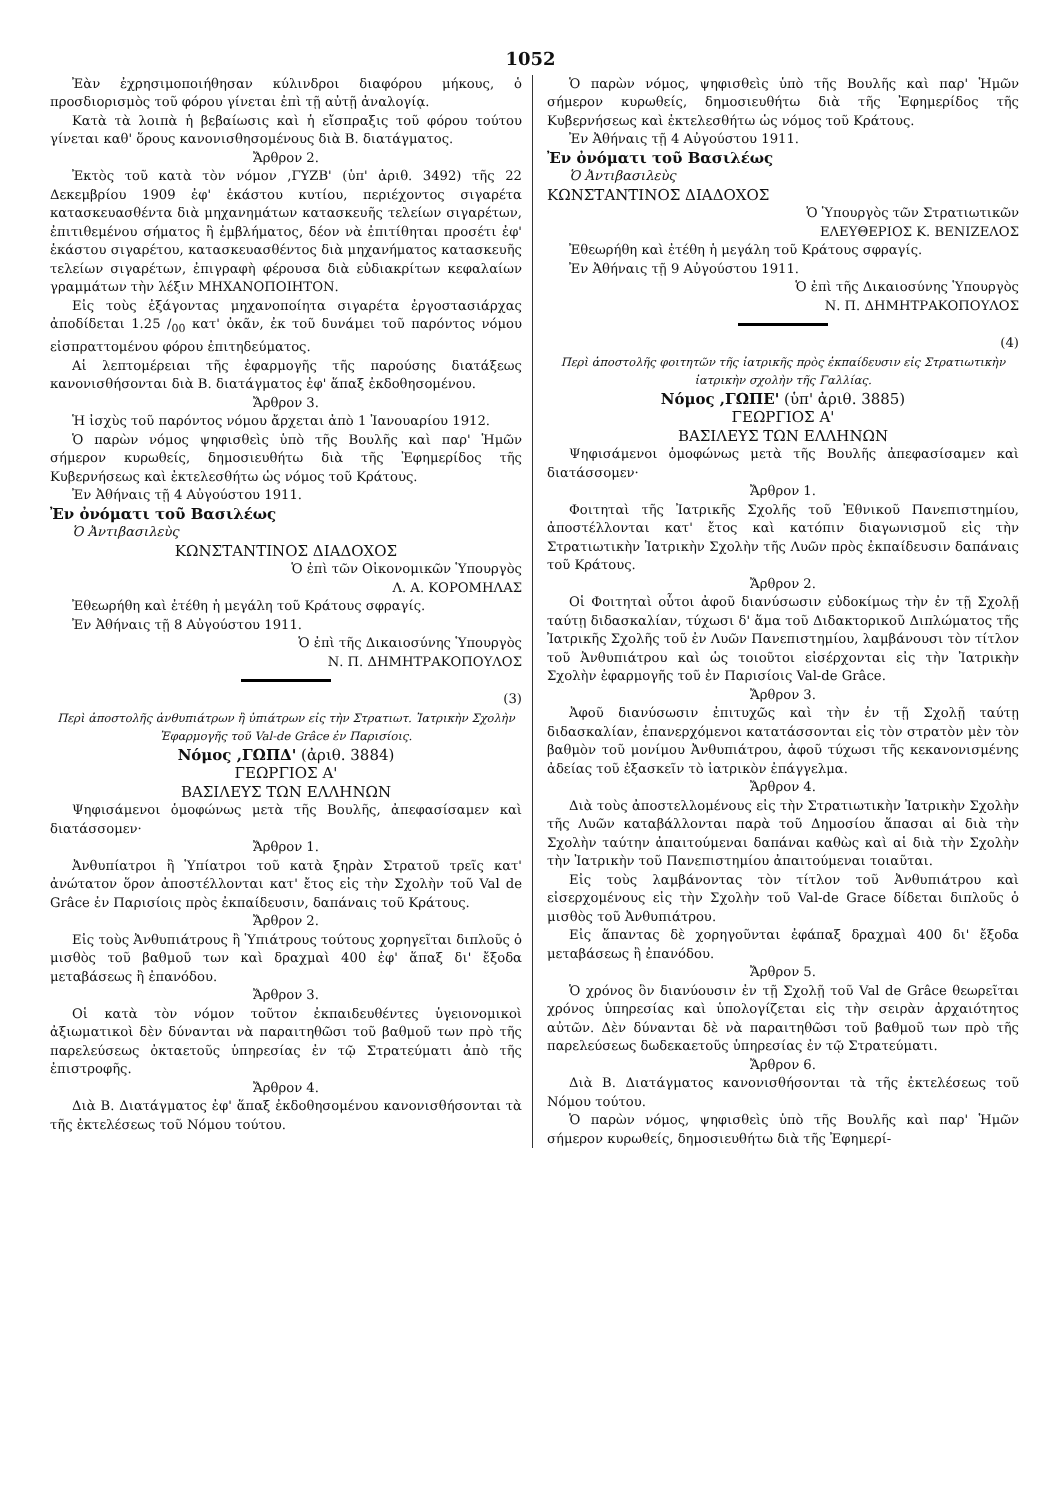1052
Ἐὰν ἐχρησιμοποιήθησαν κύλινδροι διαφόρου μήκους, ὁ προσδιορισμὸς τοῦ φόρου γίνεται ἐπὶ τῇ αὐτῇ ἀναλογίᾳ.
Κατὰ τὰ λοιπὰ ἡ βεβαίωσις καὶ ἡ εἴσπραξις τοῦ φόρου τούτου γίνεται καθ' ὅρους κανονισθησομένους διὰ Β. διατάγματος.
Ἄρθρον 2.
Ἐκτὸς τοῦ κατὰ τὸν νόμον ,ΓΥΖΒ' (ὑπ' ἀριθ. 3492) τῆς 22 Δεκεμβρίου 1909 ἐφ' ἑκάστου κυτίου, περιέχοντος σιγαρέτα κατασκευασθέντα διὰ μηχανημάτων κατασκευῆς τελείων σιγαρέτων, ἐπιτιθεμένου σήματος ἢ ἐμβλήματος, δέον νὰ ἐπιτίθηται προσέτι ἐφ' ἑκάστου σιγαρέτου, κατασκευασθέντος διὰ μηχανήματος κατασκευῆς τελείων σιγαρέτων, ἐπιγραφὴ φέρουσα διὰ εὐδιακρίτων κεφαλαίων γραμμάτων τὴν λέξιν ΜΗΧΑΝΟΠΟΙΗΤΟΝ.
Εἰς τοὺς ἐξάγοντας μηχανοποίητα σιγαρέτα ἐργοστασιάρχας ἀποδίδεται 1.25 /<sub>00</sub> κατ' ὀκᾶν, ἐκ τοῦ δυνάμει τοῦ παρόντος νόμου εἰσπραττομένου φόρου ἐπιτηδεύματος.
Αἱ λεπτομέρειαι τῆς ἐφαρμογῆς τῆς παρούσης διατάξεως κανονισθήσονται διὰ Β. διατάγματος ἐφ' ἅπαξ ἐκδοθησομένου.
Ἄρθρον 3.
Ἡ ἰσχὺς τοῦ παρόντος νόμου ἄρχεται ἀπὸ 1 Ἰανουαρίου 1912.
Ὁ παρὼν νόμος ψηφισθεὶς ὑπὸ τῆς Βουλῆς καὶ παρ' Ἡμῶν σήμερον κυρωθείς, δημοσιευθήτω διὰ τῆς Ἐφημερίδος τῆς Κυβερνήσεως καὶ ἐκτελεσθήτω ὡς νόμος τοῦ Κράτους.
Ἐν Ἀθήναις τῇ 4 Αὐγούστου 1911.
Ἐν ὀνόματι τοῦ Βασιλέως
Ὁ Ἀντιβασιλεὺς
ΚΩΝΣΤΑΝΤΙΝΟΣ ΔΙΑΔΟΧΟΣ
Ὁ ἐπὶ τῶν Οἰκονομικῶν Ὑπουργὸς
Λ. Α. ΚΟΡΟΜΗΛΑΣ
Ἐθεωρήθη καὶ ἐτέθη ἡ μεγάλη τοῦ Κράτους σφραγίς.
Ἐν Ἀθήναις τῇ 8 Αὐγούστου 1911.
Ὁ ἐπὶ τῆς Δικαιοσύνης Ὑπουργὸς
Ν. Π. ΔΗΜΗΤΡΑΚΟΠΟΥΛΟΣ
(3)
Περὶ ἀποστολῆς ἀνθυπιάτρων ἢ ὑπιάτρων εἰς τὴν Στρατιωτ. Ἰατρικὴν Σχολὴν Ἐφαρμογῆς τοῦ Val-de Grâce ἐν Παρισίοις.
Νόμος ,ΓΩΠΔ' (ἀριθ. 3884)
ΓΕΩΡΓΙΟΣ Α'
ΒΑΣΙΛΕΥΣ ΤΩΝ ΕΛΛΗΝΩΝ
Ψηφισάμενοι ὁμοφώνως μετὰ τῆς Βουλῆς, ἀπεφασίσαμεν καὶ διατάσσομεν·
Ἄρθρον 1.
Ἀνθυπίατροι ἢ Ὑπίατροι τοῦ κατὰ ξηρὰν Στρατοῦ τρεῖς κατ' ἀνώτατον ὅρον ἀποστέλλονται κατ' ἔτος εἰς τὴν Σχολὴν τοῦ Val de Grâce ἐν Παρισίοις πρὸς ἐκπαίδευσιν, δαπάναις τοῦ Κράτους.
Ἄρθρον 2.
Εἰς τοὺς Ἀνθυπιάτρους ἢ Ὑπιάτρους τούτους χορηγεῖται διπλοῦς ὁ μισθὸς τοῦ βαθμοῦ των καὶ δραχμαὶ 400 ἐφ' ἅπαξ δι' ἔξοδα μεταβάσεως ἢ ἐπανόδου.
Ἄρθρον 3.
Οἱ κατὰ τὸν νόμον τοῦτον ἐκπαιδευθέντες ὑγειονομικοὶ ἀξιωματικοὶ δὲν δύνανται νὰ παραιτηθῶσι τοῦ βαθμοῦ των πρὸ τῆς παρελεύσεως ὀκταετοῦς ὑπηρεσίας ἐν τῷ Στρατεύματι ἀπὸ τῆς ἐπιστροφῆς.
Ἄρθρον 4.
Διὰ Β. Διατάγματος ἐφ' ἅπαξ ἐκδοθησομένου κανονισθήσονται τὰ τῆς ἐκτελέσεως τοῦ Νόμου τούτου.
Ὁ παρὼν νόμος, ψηφισθεὶς ὑπὸ τῆς Βουλῆς καὶ παρ' Ἡμῶν σήμερον κυρωθείς, δημοσιευθήτω διὰ τῆς Ἐφημερίδος τῆς Κυβερνήσεως καὶ ἐκτελεσθήτω ὡς νόμος τοῦ Κράτους.
Ἐν Ἀθήναις τῇ 4 Αὐγούστου 1911.
Ἐν ὀνόματι τοῦ Βασιλέως
Ὁ Ἀντιβασιλεὺς
ΚΩΝΣΤΑΝΤΙΝΟΣ ΔΙΑΔΟΧΟΣ
Ὁ Ὑπουργὸς τῶν Στρατιωτικῶν
ΕΛΕΥΘΕΡΙΟΣ Κ. ΒΕΝΙΖΕΛΟΣ
Ἐθεωρήθη καὶ ἐτέθη ἡ μεγάλη τοῦ Κράτους σφραγίς.
Ἐν Ἀθήναις τῇ 9 Αὐγούστου 1911.
Ὁ ἐπὶ τῆς Δικαιοσύνης Ὑπουργὸς
Ν. Π. ΔΗΜΗΤΡΑΚΟΠΟΥΛΟΣ
(4)
Περὶ ἀποστολῆς φοιτητῶν τῆς ἰατρικῆς πρὸς ἐκπαίδευσιν εἰς Στρατιωτικὴν ἰατρικὴν σχολὴν τῆς Γαλλίας.
Νόμος ,ΓΩΠΕ' (ὑπ' ἀριθ. 3885)
ΓΕΩΡΓΙΟΣ Α'
ΒΑΣΙΛΕΥΣ ΤΩΝ ΕΛΛΗΝΩΝ
Ψηφισάμενοι ὁμοφώνως μετὰ τῆς Βουλῆς ἀπεφασίσαμεν καὶ διατάσσομεν·
Ἄρθρον 1.
Φοιτηταὶ τῆς Ἰατρικῆς Σχολῆς τοῦ Ἐθνικοῦ Πανεπιστημίου, ἀποστέλλονται κατ' ἔτος καὶ κατόπιν διαγωνισμοῦ εἰς τὴν Στρατιωτικὴν Ἰατρικὴν Σχολὴν τῆς Λυῶν πρὸς ἐκπαίδευσιν δαπάναις τοῦ Κράτους.
Ἄρθρον 2.
Οἱ Φοιτηταὶ οὗτοι ἀφοῦ διανύσωσιν εὐδοκίμως τὴν ἐν τῇ Σχολῇ ταύτῃ διδασκαλίαν, τύχωσι δ' ἅμα τοῦ Διδακτορικοῦ Διπλώματος τῆς Ἰατρικῆς Σχολῆς τοῦ ἐν Λυῶν Πανεπιστημίου, λαμβάνουσι τὸν τίτλον τοῦ Ἀνθυπιάτρου καὶ ὡς τοιοῦτοι εἰσέρχονται εἰς τὴν Ἰατρικὴν Σχολὴν ἐφαρμογῆς τοῦ ἐν Παρισίοις Val-de Grâce.
Ἄρθρον 3.
Ἀφοῦ διανύσωσιν ἐπιτυχῶς καὶ τὴν ἐν τῇ Σχολῇ ταύτῃ διδασκαλίαν, ἐπανερχόμενοι κατατάσσονται εἰς τὸν στρατὸν μὲν τὸν βαθμὸν τοῦ μονίμου Ἀνθυπιάτρου, ἀφοῦ τύχωσι τῆς κεκανονισμένης ἀδείας τοῦ ἐξασκεῖν τὸ ἰατρικὸν ἐπάγγελμα.
Ἄρθρον 4.
Διὰ τοὺς ἀποστελλομένους εἰς τὴν Στρατιωτικὴν Ἰατρικὴν Σχολὴν τῆς Λυῶν καταβάλλονται παρὰ τοῦ Δημοσίου ἅπασαι αἱ διὰ τὴν Σχολὴν ταύτην ἀπαιτούμεναι δαπάναι καθὼς καὶ αἱ διὰ τὴν Σχολὴν τὴν Ἰατρικὴν τοῦ Πανεπιστημίου ἀπαιτούμεναι τοιαῦται.
Εἰς τοὺς λαμβάνοντας τὸν τίτλον τοῦ Ἀνθυπιάτρου καὶ εἰσερχομένους εἰς τὴν Σχολὴν τοῦ Val-de Grace δίδεται διπλοῦς ὁ μισθὸς τοῦ Ἀνθυπιάτρου.
Εἰς ἅπαντας δὲ χορηγοῦνται ἐφάπαξ δραχμαὶ 400 δι' ἔξοδα μεταβάσεως ἢ ἐπανόδου.
Ἄρθρον 5.
Ὁ χρόνος ὃν διανύουσιν ἐν τῇ Σχολῇ τοῦ Val de Grâce θεωρεῖται χρόνος ὑπηρεσίας καὶ ὑπολογίζεται εἰς τὴν σειρὰν ἀρχαιότητος αὐτῶν. Δὲν δύνανται δὲ νὰ παραιτηθῶσι τοῦ βαθμοῦ των πρὸ τῆς παρελεύσεως δωδεκαετοῦς ὑπηρεσίας ἐν τῷ Στρατεύματι.
Ἄρθρον 6.
Διὰ Β. Διατάγματος κανονισθήσονται τὰ τῆς ἐκτελέσεως τοῦ Νόμου τούτου.
Ὁ παρὼν νόμος, ψηφισθεὶς ὑπὸ τῆς Βουλῆς καὶ παρ' Ἡμῶν σήμερον κυρωθείς, δημοσιευθήτω διὰ τῆς Ἐφημερί-